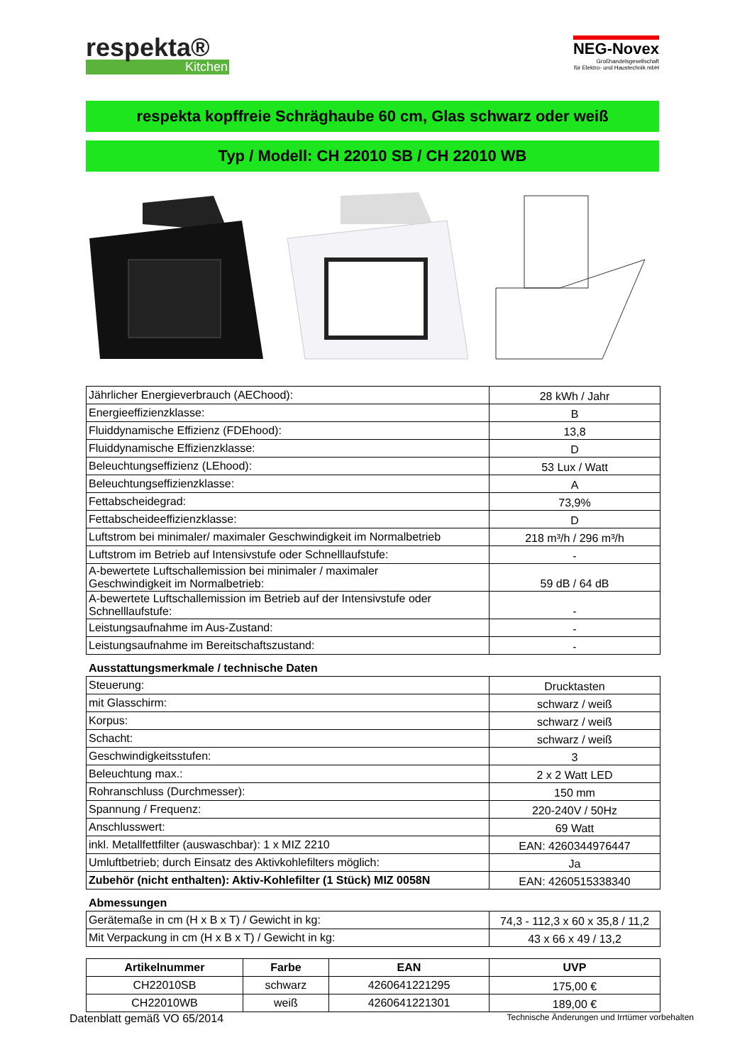respekta®
Kitchen
NEG-Novex
Großhandelsgesellschaft
für Elektro- und Haustechnik mbH
respekta kopffreie Schräghaube 60 cm, Glas schwarz oder weiß
Typ / Modell: CH 22010 SB / CH 22010 WB
| Jährlicher Energieverbrauch (AEChood): | 28 kWh / Jahr |
| Energieeffizienzklasse: | B |
| Fluiddynamische Effizienz (FDEhood): | 13,8 |
| Fluiddynamische Effizienzklasse: | D |
| Beleuchtungseffizienz (LEhood): | 53 Lux / Watt |
| Beleuchtungseffizienzklasse: | A |
| Fettabscheidegrad: | 73,9% |
| Fettabscheideeffizienzklasse: | D |
| Luftstrom bei minimaler/ maximaler Geschwindigkeit im Normalbetrieb | 218 m³/h / 296 m³/h |
| Luftstrom im Betrieb auf Intensivstufe oder Schnelllaufstufe: | - |
| A-bewertete Luftschallemission bei minimaler / maximaler Geschwindigkeit im Normalbetrieb: | 59 dB / 64 dB |
| A-bewertete Luftschallemission im Betrieb auf der Intensivstufe oder Schnelllaufstufe: | - |
| Leistungsaufnahme im Aus-Zustand: | - |
| Leistungsaufnahme im Bereitschaftszustand: | - |
Ausstattungsmerkmale / technische Daten
| Steuerung: | Drucktasten |
| mit Glasschirm: | schwarz / weiß |
| Korpus: | schwarz / weiß |
| Schacht: | schwarz / weiß |
| Geschwindigkeitsstufen: | 3 |
| Beleuchtung max.: | 2 x 2 Watt LED |
| Rohranschluss (Durchmesser): | 150 mm |
| Spannung / Frequenz: | 220-240V / 50Hz |
| Anschlusswert: | 69 Watt |
| inkl. Metallfettfilter (auswaschbar): 1 x MIZ 2210 | EAN: 4260344976447 |
| Umluftbetrieb; durch Einsatz des Aktivkohlefilters möglich: | Ja |
| Zubehör (nicht enthalten): Aktiv-Kohlefilter (1 Stück) MIZ 0058N | EAN: 4260515338340 |
Abmessungen
| Gerätemaße in cm (H x B x T) / Gewicht in kg: | 74,3 - 112,3 x 60 x 35,8 / 11,2 |
| Mit Verpackung in cm (H x B x T) / Gewicht in kg: | 43 x 66 x 49 / 13,2 |
| Artikelnummer | Farbe | EAN | UVP |
| --- | --- | --- | --- |
| CH22010SB | schwarz | 4260641221295 | 175,00 € |
| CH22010WB | weiß | 4260641221301 | 189,00 € |
Datenblatt gemäß VO 65/2014 Technische Änderungen und Irrtümer vorbehalten